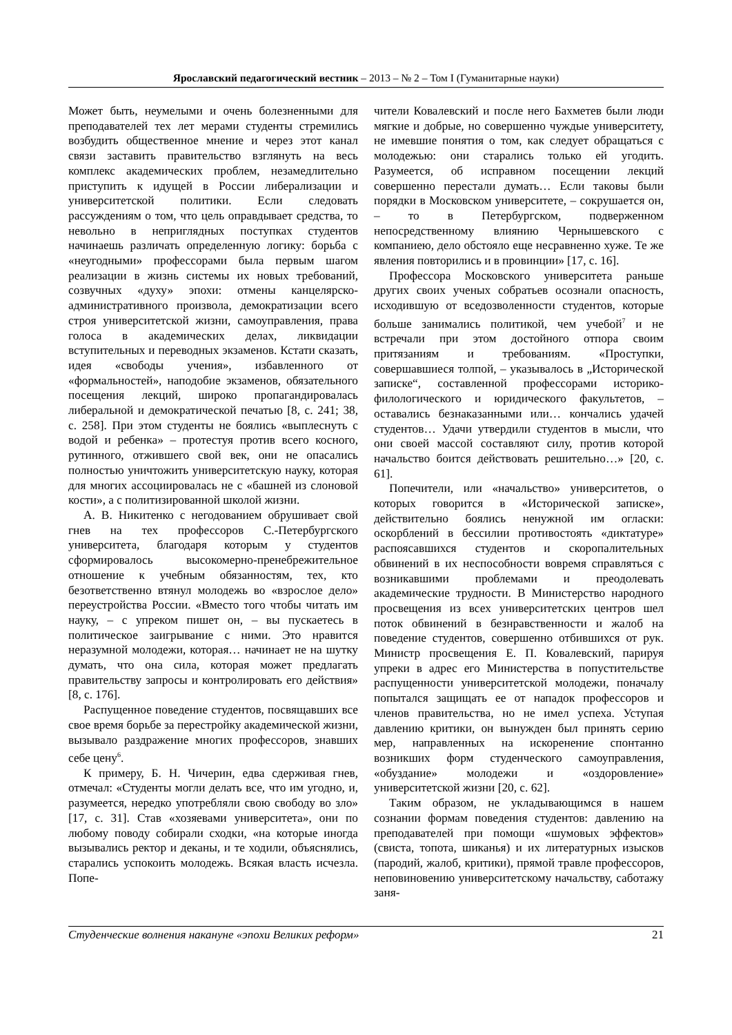Ярославский педагогический вестник – 2013 – № 2 – Том I (Гуманитарные науки)
Может быть, неумелыми и очень болезненными для преподавателей тех лет мерами студенты стремились возбудить общественное мнение и через этот канал связи заставить правительство взглянуть на весь комплекс академических проблем, незамедлительно приступить к идущей в России либерализации и университетской политики. Если следовать рассуждениям о том, что цель оправдывает средства, то невольно в неприглядных поступках студентов начинаешь различать определенную логику: борьба с «неугодными» профессорами была первым шагом реализации в жизнь системы их новых требований, созвучных «духу» эпохи: отмены канцелярско-административного произвола, демократизации всего строя университетской жизни, самоуправления, права голоса в академических делах, ликвидации вступительных и переводных экзаменов. Кстати сказать, идея «свободы учения», избавленного от «формальностей», наподобие экзаменов, обязательного посещения лекций, широко пропагандировалась либеральной и демократической печатью [8, с. 241; 38, с. 258]. При этом студенты не боялись «выплеснуть с водой и ребенка» – протестуя против всего косного, рутинного, отжившего свой век, они не опасались полностью уничтожить университетскую науку, которая для многих ассоциировалась не с «башней из слоновой кости», а с политизированной школой жизни.
А. В. Никитенко с негодованием обрушивает свой гнев на тех профессоров С.-Петербургского университета, благодаря которым у студентов сформировалось высокомерно-пренебрежительное отношение к учебным обязанностям, тех, кто безответственно втянул молодежь во «взрослое дело» переустройства России. «Вместо того чтобы читать им науку, – с упреком пишет он, – вы пускаетесь в политическое заигрывание с ними. Это нравится неразумной молодежи, которая… начинает не на шутку думать, что она сила, которая может предлагать правительству запросы и контролировать его действия» [8, с. 176].
Распущенное поведение студентов, посвящавших все свое время борьбе за перестройку академической жизни, вызывало раздражение многих профессоров, знавших себе цену<sup>6</sup>.
К примеру, Б. Н. Чичерин, едва сдерживая гнев, отмечал: «Студенты могли делать все, что им угодно, и, разумеется, нередко употребляли свою свободу во зло» [17, с. 31]. Став «хозяевами университета», они по любому поводу собирали сходки, «на которые иногда вызывались ректор и деканы, и те ходили, объяснялись, старались успокоить молодежь. Всякая власть исчезла. Попе-
чители Ковалевский и после него Бахметев были люди мягкие и добрые, но совершенно чуждые университету, не имевшие понятия о том, как следует обращаться с молодежью: они старались только ей угодить. Разумеется, об исправном посещении лекций совершенно перестали думать… Если таковы были порядки в Московском университете, – сокрушается он, – то в Петербургском, подверженном непосредственному влиянию Чернышевского с компаниею, дело обстояло еще несравненно хуже. Те же явления повторились и в провинции» [17, с. 16].
Профессора Московского университета раньше других своих ученых собратьев осознали опасность, исходившую от вседозволенности студентов, которые больше занимались политикой, чем учебой<sup>7</sup> и не встречали при этом достойного отпора своим притязаниям и требованиям. «Проступки, совершавшиеся толпой, – указывалось в „Исторической записке“, составленной профессорами историко-филологического и юридического факультетов, – оставались безнаказанными или… кончались удачей студентов… Удачи утвердили студентов в мысли, что они своей массой составляют силу, против которой начальство боится действовать решительно…» [20, с. 61].
Попечители, или «начальство» университетов, о которых говорится в «Исторической записке», действительно боялись ненужной им огласки: оскорблений в бессилии противостоять «диктатуре» распоясавшихся студентов и скоропалительных обвинений в их неспособности вовремя справляться с возникавшими проблемами и преодолевать академические трудности. В Министерство народного просвещения из всех университетских центров шел поток обвинений в безнравственности и жалоб на поведение студентов, совершенно отбившихся от рук. Министр просвещения Е. П. Ковалевский, парируя упреки в адрес его Министерства в попустительстве распущенности университетской молодежи, поначалу попытался защищать ее от нападок профессоров и членов правительства, но не имел успеха. Уступая давлению критики, он вынужден был принять серию мер, направленных на искоренение спонтанно возникших форм студенческого самоуправления, «обуздание» молодежи и «оздоровление» университетской жизни [20, с. 62].
Таким образом, не укладывающимся в нашем сознании формам поведения студентов: давлению на преподавателей при помощи «шумовых эффектов» (свиста, топота, шиканья) и их литературных изысков (пародий, жалоб, критики), прямой травле профессоров, неповиновению университетскому начальству, саботажу заня-
Студенческие волнения накануне «эпохи Великих реформ» 21